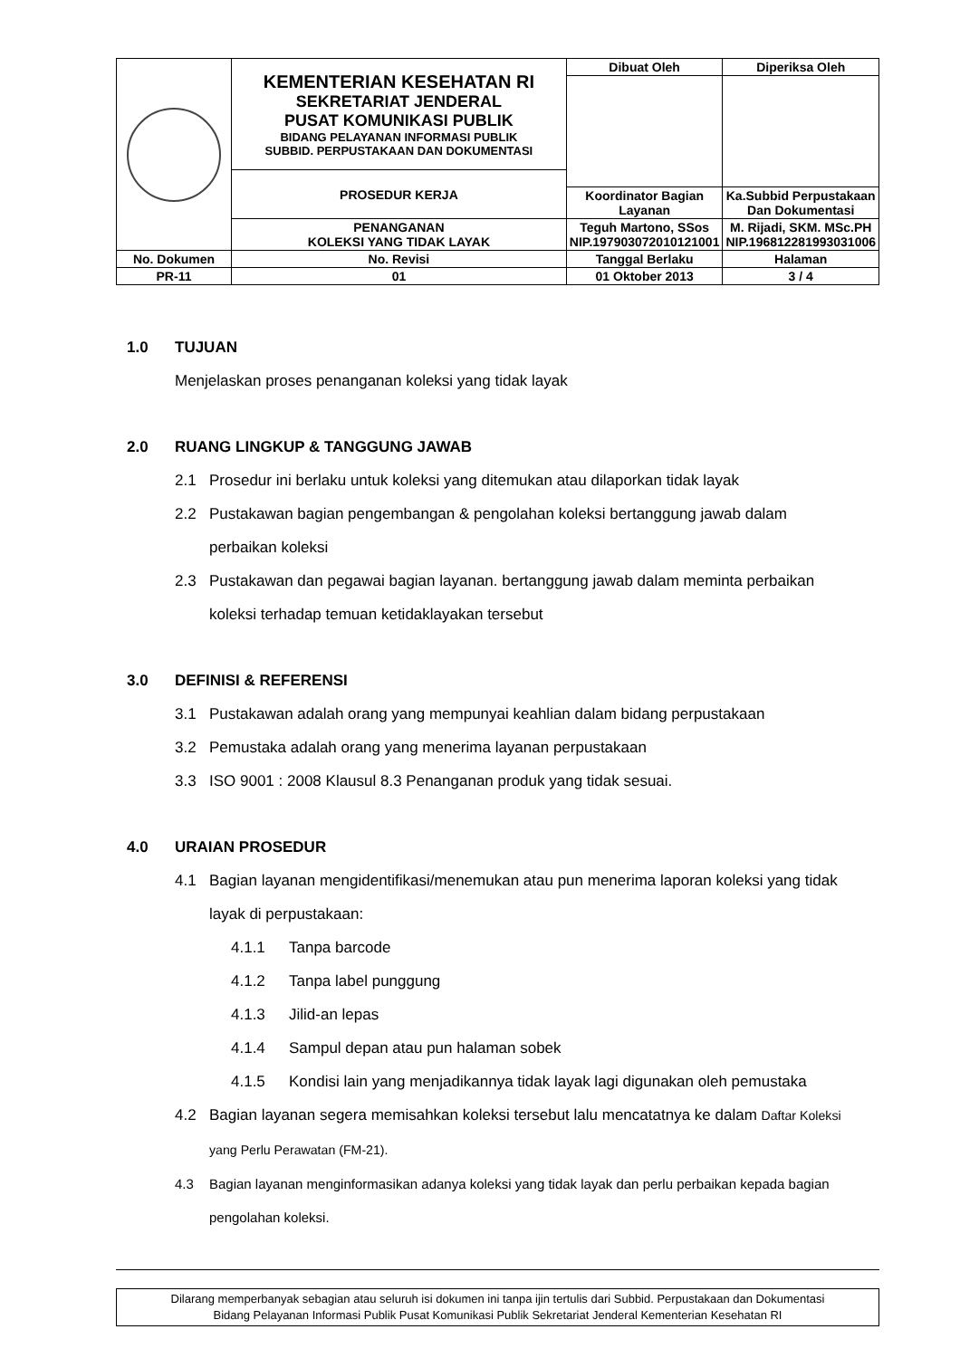| | KEMENTERIAN KESEHATAN RI SEKRETARIAT JENDERAL PUSAT KOMUNIKASI PUBLIK BIDANG PELAYANAN INFORMASI PUBLIK SUBBID. PERPUSTAKAAN DAN DOKUMENTASI | | Dibuat Oleh | Diperiksa Oleh |
| | PROSEDUR KERJA | | | |
| | | | Koordinator Bagian Layanan | Ka.Subbid Perpustakaan Dan Dokumentasi |
| | PENANGANAN KOLEKSI YANG TIDAK LAYAK | | Teguh Martono, SSos NIP.197903072010121001 | M. Rijadi, SKM. MSc.PH NIP.196812281993031006 |
| No. Dokumen | No. Revisi | Tanggal Berlaku | | Halaman |
| PR-11 | 01 | 01 Oktober 2013 | | 3 / 4 |
1.0 TUJUAN
Menjelaskan proses penanganan koleksi yang tidak layak
2.0 RUANG LINGKUP & TANGGUNG JAWAB
2.1 Prosedur ini berlaku untuk koleksi yang ditemukan atau dilaporkan tidak layak
2.2 Pustakawan bagian pengembangan & pengolahan koleksi bertanggung jawab dalam perbaikan koleksi
2.3 Pustakawan dan pegawai bagian layanan. bertanggung jawab dalam meminta perbaikan koleksi terhadap temuan ketidaklayakan tersebut
3.0 DEFINISI & REFERENSI
3.1 Pustakawan adalah orang yang mempunyai keahlian dalam bidang perpustakaan
3.2 Pemustaka adalah orang yang menerima layanan perpustakaan
3.3 ISO 9001 : 2008 Klausul 8.3 Penanganan produk yang tidak sesuai.
4.0 URAIAN PROSEDUR
4.1 Bagian layanan mengidentifikasi/menemukan atau pun menerima laporan koleksi yang tidak layak di perpustakaan:
4.1.1 Tanpa barcode
4.1.2 Tanpa label punggung
4.1.3 Jilid-an lepas
4.1.4 Sampul depan atau pun halaman sobek
4.1.5 Kondisi lain yang menjadikannya tidak layak lagi digunakan oleh pemustaka
4.2 Bagian layanan segera memisahkan koleksi tersebut lalu mencatatnya ke dalam Daftar Koleksi yang Perlu Perawatan (FM-21).
4.3 Bagian layanan menginformasikan adanya koleksi yang tidak layak dan perlu perbaikan kepada bagian pengolahan koleksi.
Dilarang memperbanyak sebagian atau seluruh isi dokumen ini tanpa ijin tertulis dari Subbid. Perpustakaan dan Dokumentasi
Bidang Pelayanan Informasi Publik Pusat Komunikasi Publik Sekretariat Jenderal Kementerian Kesehatan RI